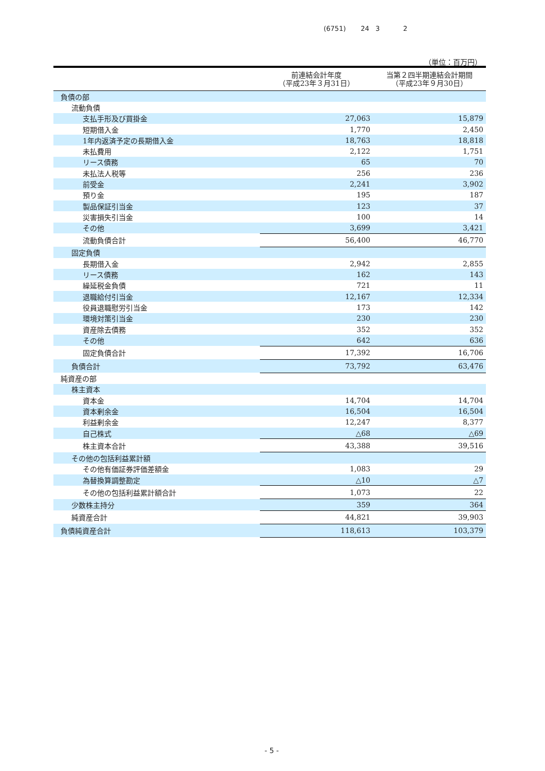(6751) 24 3 2
（単位：百万円）
| | 前連結会計年度 （平成23年３月31日） | 当第２四半期連結会計期間 （平成23年９月30日） |
| --- | --- | --- |
| 負債の部 | | |
| 流動負債 | | |
| 支払手形及び買掛金 | 27,063 | 15,879 |
| 短期借入金 | 1,770 | 2,450 |
| 1年内返済予定の長期借入金 | 18,763 | 18,818 |
| 未払費用 | 2,122 | 1,751 |
| リース債務 | 65 | 70 |
| 未払法人税等 | 256 | 236 |
| 前受金 | 2,241 | 3,902 |
| 預り金 | 195 | 187 |
| 製品保証引当金 | 123 | 37 |
| 災害損失引当金 | 100 | 14 |
| その他 | 3,699 | 3,421 |
| 流動負債合計 | 56,400 | 46,770 |
| 固定負債 | | |
| 長期借入金 | 2,942 | 2,855 |
| リース債務 | 162 | 143 |
| 繰延税金負債 | 721 | 11 |
| 退職給付引当金 | 12,167 | 12,334 |
| 役員退職慰労引当金 | 173 | 142 |
| 環境対策引当金 | 230 | 230 |
| 資産除去債務 | 352 | 352 |
| その他 | 642 | 636 |
| 固定負債合計 | 17,392 | 16,706 |
| 負債合計 | 73,792 | 63,476 |
| 純資産の部 | | |
| 株主資本 | | |
| 資本金 | 14,704 | 14,704 |
| 資本剰余金 | 16,504 | 16,504 |
| 利益剰余金 | 12,247 | 8,377 |
| 自己株式 | △68 | △69 |
| 株主資本合計 | 43,388 | 39,516 |
| その他の包括利益累計額 | | |
| その他有価証券評価差額金 | 1,083 | 29 |
| 為替換算調整勘定 | △10 | △7 |
| その他の包括利益累計額合計 | 1,073 | 22 |
| 少数株主持分 | 359 | 364 |
| 純資産合計 | 44,821 | 39,903 |
| 負債純資産合計 | 118,613 | 103,379 |
- 5 -